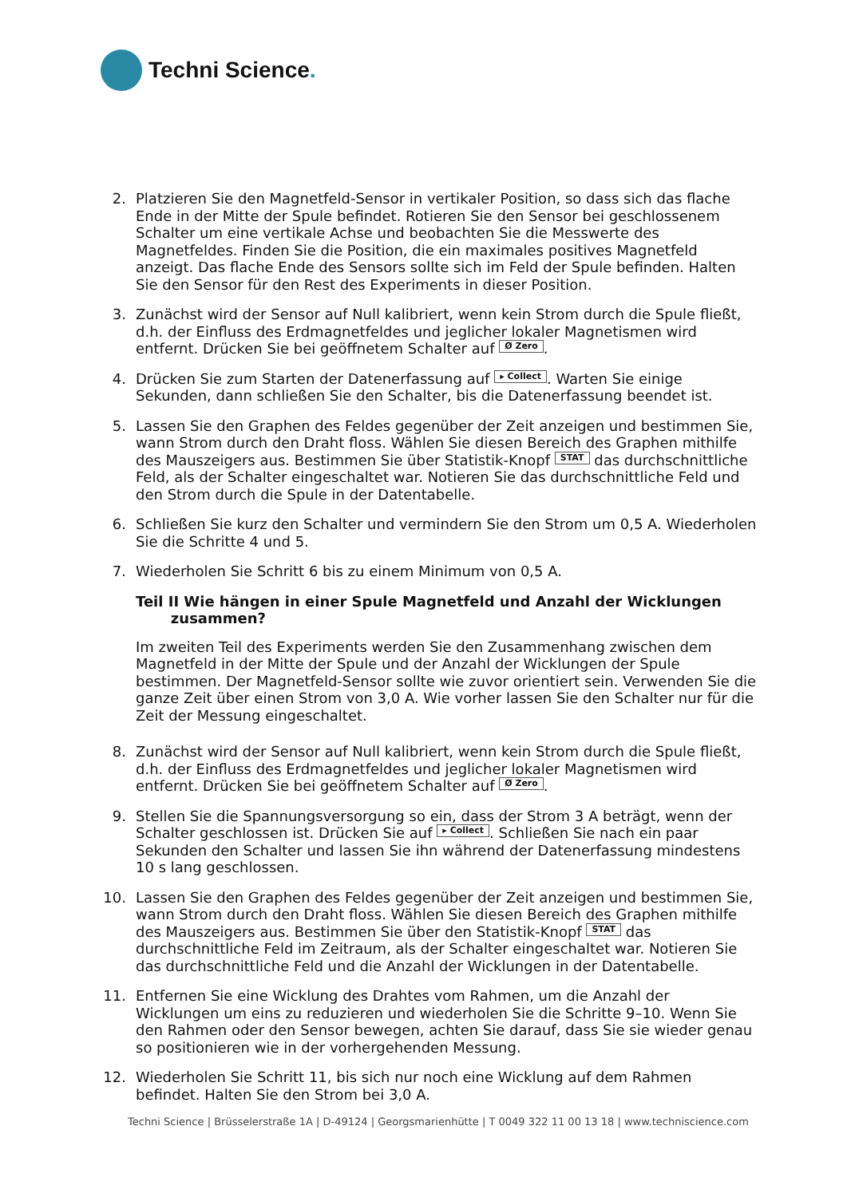Techni Science.
2. Platzieren Sie den Magnetfeld-Sensor in vertikaler Position, so dass sich das flache Ende in der Mitte der Spule befindet. Rotieren Sie den Sensor bei geschlossenem Schalter um eine vertikale Achse und beobachten Sie die Messwerte des Magnetfeldes. Finden Sie die Position, die ein maximales positives Magnetfeld anzeigt. Das flache Ende des Sensors sollte sich im Feld der Spule befinden. Halten Sie den Sensor für den Rest des Experiments in dieser Position.
3. Zunächst wird der Sensor auf Null kalibriert, wenn kein Strom durch die Spule fließt, d.h. der Einfluss des Erdmagnetfeldes und jeglicher lokaler Magnetismen wird entfernt. Drücken Sie bei geöffnetem Schalter auf Ø Zero.
4. Drücken Sie zum Starten der Datenerfassung auf ▸ Collect. Warten Sie einige Sekunden, dann schließen Sie den Schalter, bis die Datenerfassung beendet ist.
5. Lassen Sie den Graphen des Feldes gegenüber der Zeit anzeigen und bestimmen Sie, wann Strom durch den Draht floss. Wählen Sie diesen Bereich des Graphen mithilfe des Mauszeigers aus. Bestimmen Sie über Statistik-Knopf STAT das durchschnittliche Feld, als der Schalter eingeschaltet war. Notieren Sie das durchschnittliche Feld und den Strom durch die Spule in der Datentabelle.
6. Schließen Sie kurz den Schalter und vermindern Sie den Strom um 0,5 A. Wiederholen Sie die Schritte 4 und 5.
7. Wiederholen Sie Schritt 6 bis zu einem Minimum von 0,5 A.
Teil II Wie hängen in einer Spule Magnetfeld und Anzahl der Wicklungen
zusammen?
Im zweiten Teil des Experiments werden Sie den Zusammenhang zwischen dem Magnetfeld in der Mitte der Spule und der Anzahl der Wicklungen der Spule bestimmen. Der Magnetfeld-Sensor sollte wie zuvor orientiert sein. Verwenden Sie die ganze Zeit über einen Strom von 3,0 A. Wie vorher lassen Sie den Schalter nur für die Zeit der Messung eingeschaltet.
8. Zunächst wird der Sensor auf Null kalibriert, wenn kein Strom durch die Spule fließt, d.h. der Einfluss des Erdmagnetfeldes und jeglicher lokaler Magnetismen wird entfernt. Drücken Sie bei geöffnetem Schalter auf Ø Zero.
9. Stellen Sie die Spannungsversorgung so ein, dass der Strom 3 A beträgt, wenn der Schalter geschlossen ist. Drücken Sie auf ▸ Collect. Schließen Sie nach ein paar Sekunden den Schalter und lassen Sie ihn während der Datenerfassung mindestens 10 s lang geschlossen.
10. Lassen Sie den Graphen des Feldes gegenüber der Zeit anzeigen und bestimmen Sie, wann Strom durch den Draht floss. Wählen Sie diesen Bereich des Graphen mithilfe des Mauszeigers aus. Bestimmen Sie über den Statistik-Knopf STAT das durchschnittliche Feld im Zeitraum, als der Schalter eingeschaltet war. Notieren Sie das durchschnittliche Feld und die Anzahl der Wicklungen in der Datentabelle.
11. Entfernen Sie eine Wicklung des Drahtes vom Rahmen, um die Anzahl der Wicklungen um eins zu reduzieren und wiederholen Sie die Schritte 9–10. Wenn Sie den Rahmen oder den Sensor bewegen, achten Sie darauf, dass Sie sie wieder genau so positionieren wie in der vorhergehenden Messung.
12. Wiederholen Sie Schritt 11, bis sich nur noch eine Wicklung auf dem Rahmen befindet. Halten Sie den Strom bei 3,0 A.
Techni Science | Brüsselerstraße 1A | D-49124 | Georgsmarienhütte | T 0049 322 11 00 13 18 | www.techniscience.com